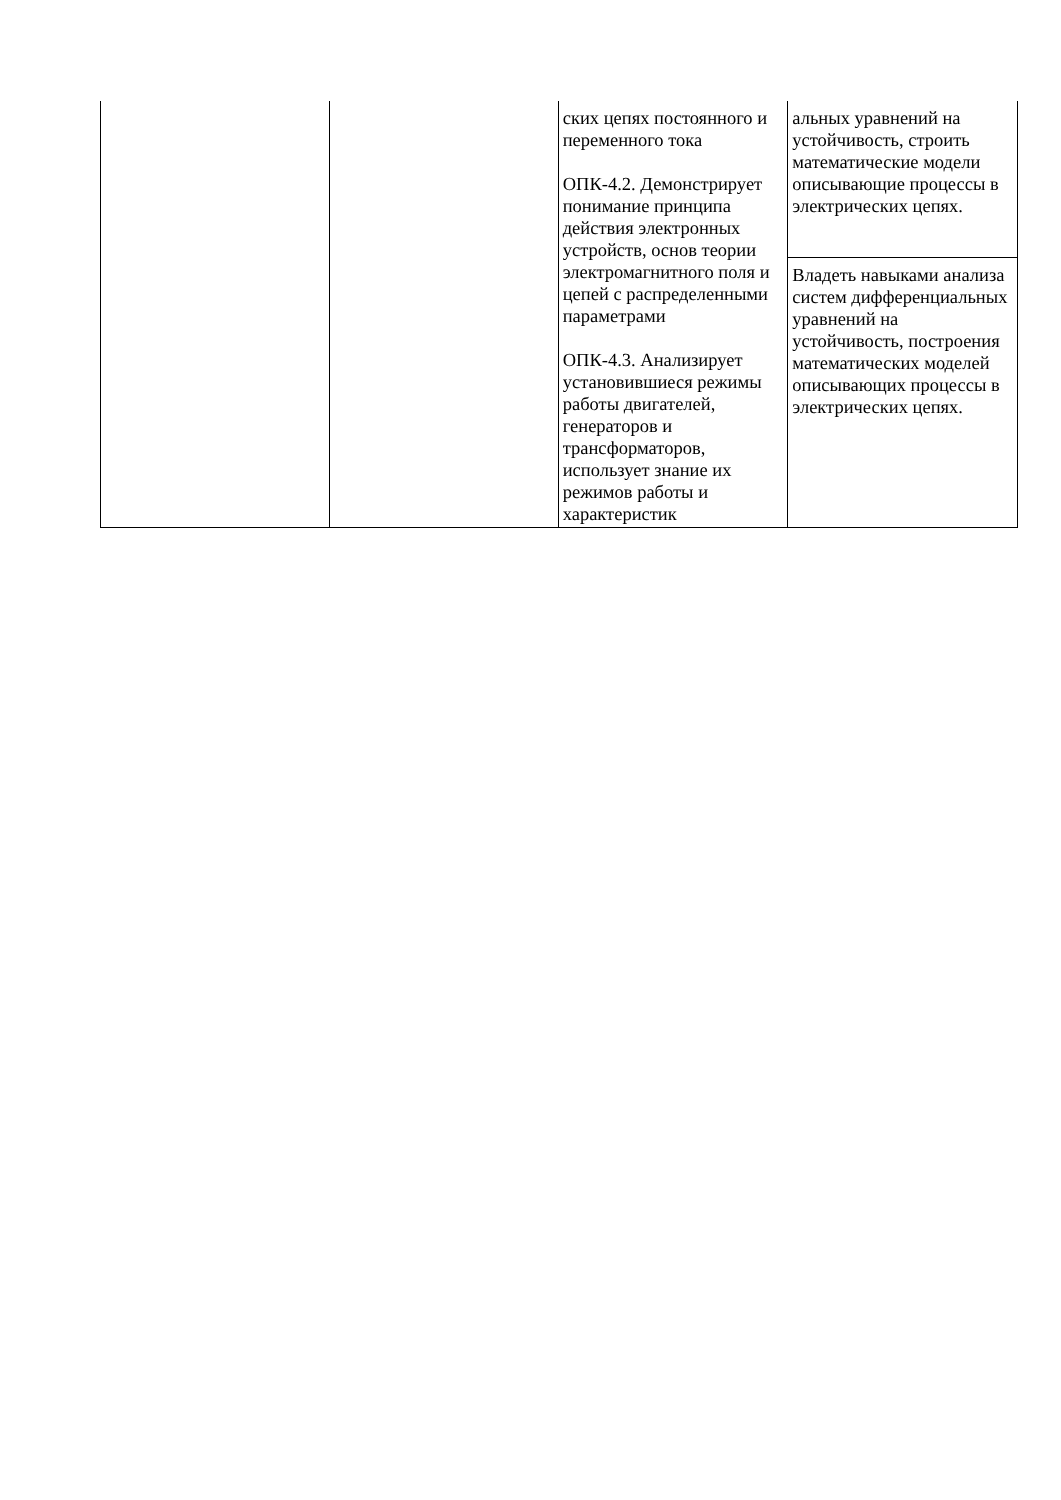| | | ских цепях постоянного и переменного тока ОПК-4.2. Демонстрирует понимание принципа действия электронных устройств, основ теории электромагнитного поля и цепей с распределенными параметрами ОПК-4.3. Анализирует установившиеся режимы работы двигателей, генераторов и трансформаторов, использует знание их режимов работы и характеристик | альных уравнений на устойчивость, строить математические модели описывающие процессы в электрических цепях. |
| | | | Владеть навыками анализа систем дифференциальных уравнений на устойчивость, построения математических моделей описывающих процессы в электрических цепях. |